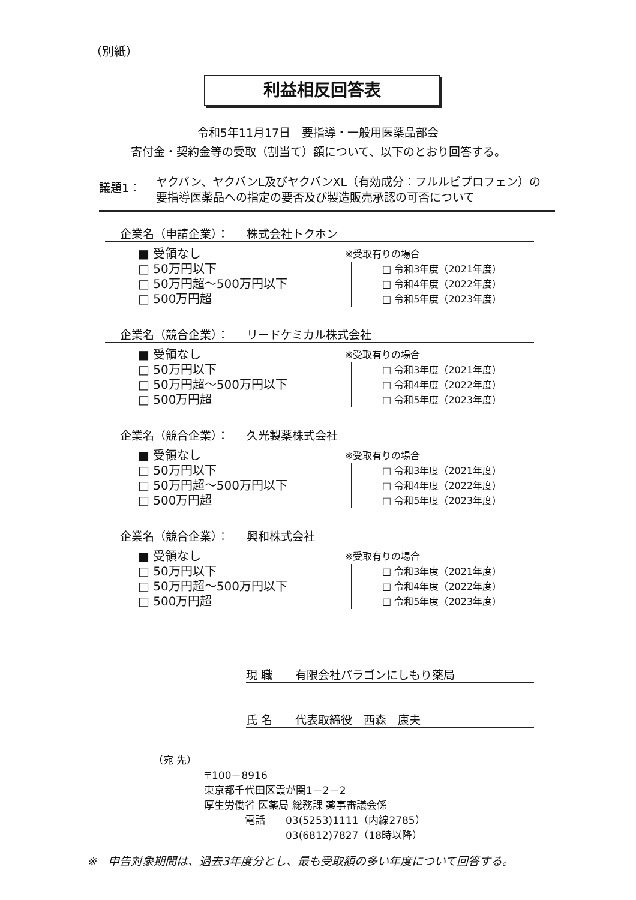（別紙）
利益相反回答表
令和5年11月17日　要指導・一般用医薬品部会
寄付金・契約金等の受取（割当て）額について、以下のとおり回答する。
議題1：
ヤクバン、ヤクバンL及びヤクバンXL（有効成分：フルルビプロフェン）の
要指導医薬品への指定の要否及び製造販売承認の可否について
企業名（申請企業）： 株式会社トクホン
■ 受領なし
□ 50万円以下
□ 50万円超～500万円以下
□ 500万円超
※受取有りの場合
□ 令和3年度（2021年度）
□ 令和4年度（2022年度）
□ 令和5年度（2023年度）
企業名（競合企業）： リードケミカル株式会社
■ 受領なし
□ 50万円以下
□ 50万円超～500万円以下
□ 500万円超
※受取有りの場合
□ 令和3年度（2021年度）
□ 令和4年度（2022年度）
□ 令和5年度（2023年度）
企業名（競合企業）： 久光製薬株式会社
■ 受領なし
□ 50万円以下
□ 50万円超～500万円以下
□ 500万円超
※受取有りの場合
□ 令和3年度（2021年度）
□ 令和4年度（2022年度）
□ 令和5年度（2023年度）
企業名（競合企業）： 興和株式会社
■ 受領なし
□ 50万円以下
□ 50万円超～500万円以下
□ 500万円超
※受取有りの場合
□ 令和3年度（2021年度）
□ 令和4年度（2022年度）
□ 令和5年度（2023年度）
現 職　　有限会社パラゴンにしもり薬局
氏 名　　代表取締役　西森　康夫
（宛 先）
〒100－8916
東京都千代田区霞が関1－2－2
厚生労働省 医薬局 総務課 薬事審議会係
　　　　電話　　03(5253)1111（内線2785）
　　　　　　　　03(6812)7827（18時以降）
※　申告対象期間は、過去3年度分とし、最も受取額の多い年度について回答する。